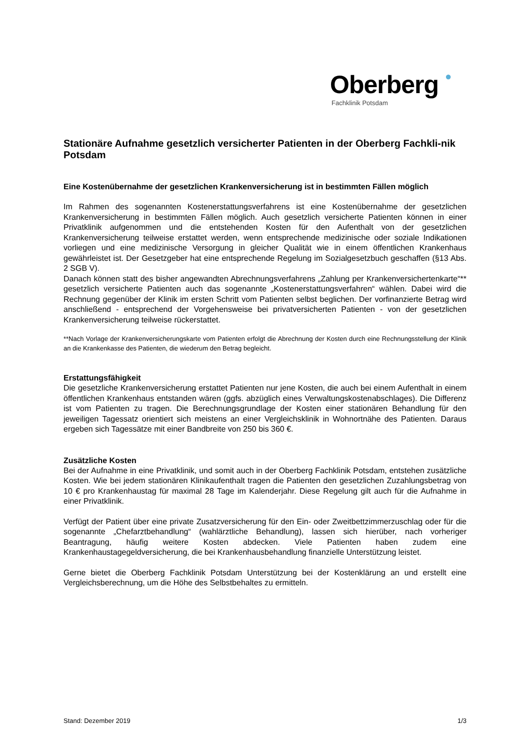Oberberg ●
Fachklinik Potsdam
Stationäre Aufnahme gesetzlich versicherter Patienten in der Oberberg Fachkli-nik Potsdam
Eine Kostenübernahme der gesetzlichen Krankenversicherung ist in bestimmten Fällen möglich
Im Rahmen des sogenannten Kostenerstattungsverfahrens ist eine Kostenübernahme der gesetzlichen Krankenversicherung in bestimmten Fällen möglich. Auch gesetzlich versicherte Patienten können in einer Privatklinik aufgenommen und die entstehenden Kosten für den Aufenthalt von der gesetzlichen Krankenversicherung teilweise erstattet werden, wenn entsprechende medizinische oder soziale Indikationen vorliegen und eine medizinische Versorgung in gleicher Qualität wie in einem öffentlichen Krankenhaus gewährleistet ist. Der Gesetzgeber hat eine entsprechende Regelung im Sozialgesetzbuch geschaffen (§13 Abs. 2 SGB V).
Danach können statt des bisher angewandten Abrechnungsverfahrens „Zahlung per Krankenversichertenkarte“** gesetzlich versicherte Patienten auch das sogenannte „Kostenerstattungsverfahren“ wählen. Dabei wird die Rechnung gegenüber der Klinik im ersten Schritt vom Patienten selbst beglichen. Der vorfinanzierte Betrag wird anschließend - entsprechend der Vorgehensweise bei privatversicherten Patienten - von der gesetzlichen Krankenversicherung teilweise rückerstattet.
**Nach Vorlage der Krankenversicherungskarte vom Patienten erfolgt die Abrechnung der Kosten durch eine Rechnungsstellung der Klinik an die Krankenkasse des Patienten, die wiederum den Betrag begleicht.
Erstattungsfähigkeit
Die gesetzliche Krankenversicherung erstattet Patienten nur jene Kosten, die auch bei einem Aufenthalt in einem öffentlichen Krankenhaus entstanden wären (ggfs. abzüglich eines Verwaltungskostenabschlages). Die Differenz ist vom Patienten zu tragen. Die Berechnungsgrundlage der Kosten einer stationären Behandlung für den jeweiligen Tagessatz orientiert sich meistens an einer Vergleichsklinik in Wohnortnähe des Patienten. Daraus ergeben sich Tagessätze mit einer Bandbreite von 250 bis 360 €.
Zusätzliche Kosten
Bei der Aufnahme in eine Privatklinik, und somit auch in der Oberberg Fachklinik Potsdam, entstehen zusätzliche Kosten. Wie bei jedem stationären Klinikaufenthalt tragen die Patienten den gesetzlichen Zuzahlungsbetrag von 10 € pro Krankenhaustag für maximal 28 Tage im Kalenderjahr. Diese Regelung gilt auch für die Aufnahme in einer Privatklinik.
Verfügt der Patient über eine private Zusatzversicherung für den Ein- oder Zweitbettzimmerzuschlag oder für die sogenannte „Chefarztbehandlung“ (wahlärztliche Behandlung), lassen sich hierüber, nach vorheriger Beantragung, häufig weitere Kosten abdecken. Viele Patienten haben zudem eine Krankenhaustagegeldversicherung, die bei Krankenhausbehandlung finanzielle Unterstützung leistet.
Gerne bietet die Oberberg Fachklinik Potsdam Unterstützung bei der Kostenklärung an und erstellt eine Vergleichsberechnung, um die Höhe des Selbstbehaltes zu ermitteln.
Stand: Dezember 2019 1/3